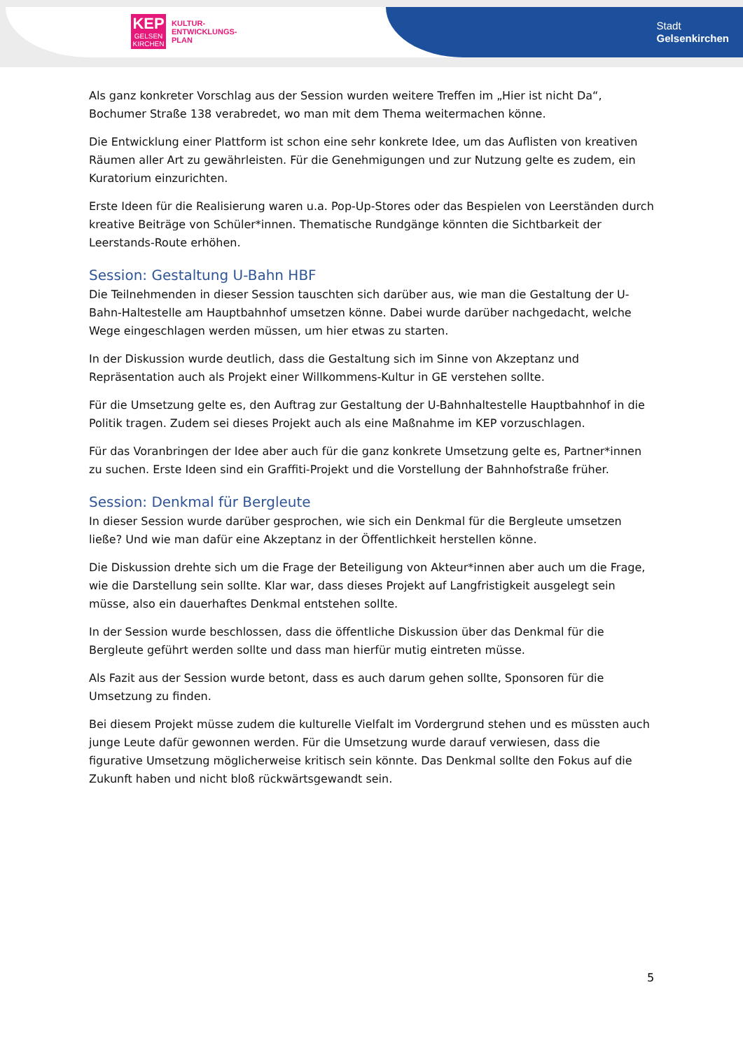KEP
GELSEN
KIRCHEN
KULTUR-
ENTWICKLUNGS-
PLAN
Stadt
Gelsenkirchen
Als ganz konkreter Vorschlag aus der Session wurden weitere Treffen im „Hier ist nicht Da“, Bochumer Straße 138 verabredet, wo man mit dem Thema weitermachen könne.
Die Entwicklung einer Plattform ist schon eine sehr konkrete Idee, um das Auflisten von kreativen Räumen aller Art zu gewährleisten. Für die Genehmigungen und zur Nutzung gelte es zudem, ein Kuratorium einzurichten.
Erste Ideen für die Realisierung waren u.a. Pop-Up-Stores oder das Bespielen von Leerständen durch kreative Beiträge von Schüler*innen. Thematische Rundgänge könnten die Sichtbarkeit der Leerstands-Route erhöhen.
Session: Gestaltung U-Bahn HBF
Die Teilnehmenden in dieser Session tauschten sich darüber aus, wie man die Gestaltung der U-Bahn-Haltestelle am Hauptbahnhof umsetzen könne. Dabei wurde darüber nachgedacht, welche Wege eingeschlagen werden müssen, um hier etwas zu starten.
In der Diskussion wurde deutlich, dass die Gestaltung sich im Sinne von Akzeptanz und Repräsentation auch als Projekt einer Willkommens-Kultur in GE verstehen sollte.
Für die Umsetzung gelte es, den Auftrag zur Gestaltung der U-Bahnhaltestelle Hauptbahnhof in die Politik tragen. Zudem sei dieses Projekt auch als eine Maßnahme im KEP vorzuschlagen.
Für das Voranbringen der Idee aber auch für die ganz konkrete Umsetzung gelte es, Partner*innen zu suchen. Erste Ideen sind ein Graffiti-Projekt und die Vorstellung der Bahnhofstraße früher.
Session: Denkmal für Bergleute
In dieser Session wurde darüber gesprochen, wie sich ein Denkmal für die Bergleute umsetzen ließe? Und wie man dafür eine Akzeptanz in der Öffentlichkeit herstellen könne.
Die Diskussion drehte sich um die Frage der Beteiligung von Akteur*innen aber auch um die Frage, wie die Darstellung sein sollte. Klar war, dass dieses Projekt auf Langfristigkeit ausgelegt sein müsse, also ein dauerhaftes Denkmal entstehen sollte.
In der Session wurde beschlossen, dass die öffentliche Diskussion über das Denkmal für die Bergleute geführt werden sollte und dass man hierfür mutig eintreten müsse.
Als Fazit aus der Session wurde betont, dass es auch darum gehen sollte, Sponsoren für die Umsetzung zu finden.
Bei diesem Projekt müsse zudem die kulturelle Vielfalt im Vordergrund stehen und es müssten auch junge Leute dafür gewonnen werden. Für die Umsetzung wurde darauf verwiesen, dass die figurative Umsetzung möglicherweise kritisch sein könnte. Das Denkmal sollte den Fokus auf die Zukunft haben und nicht bloß rückwärtsgewandt sein.
5